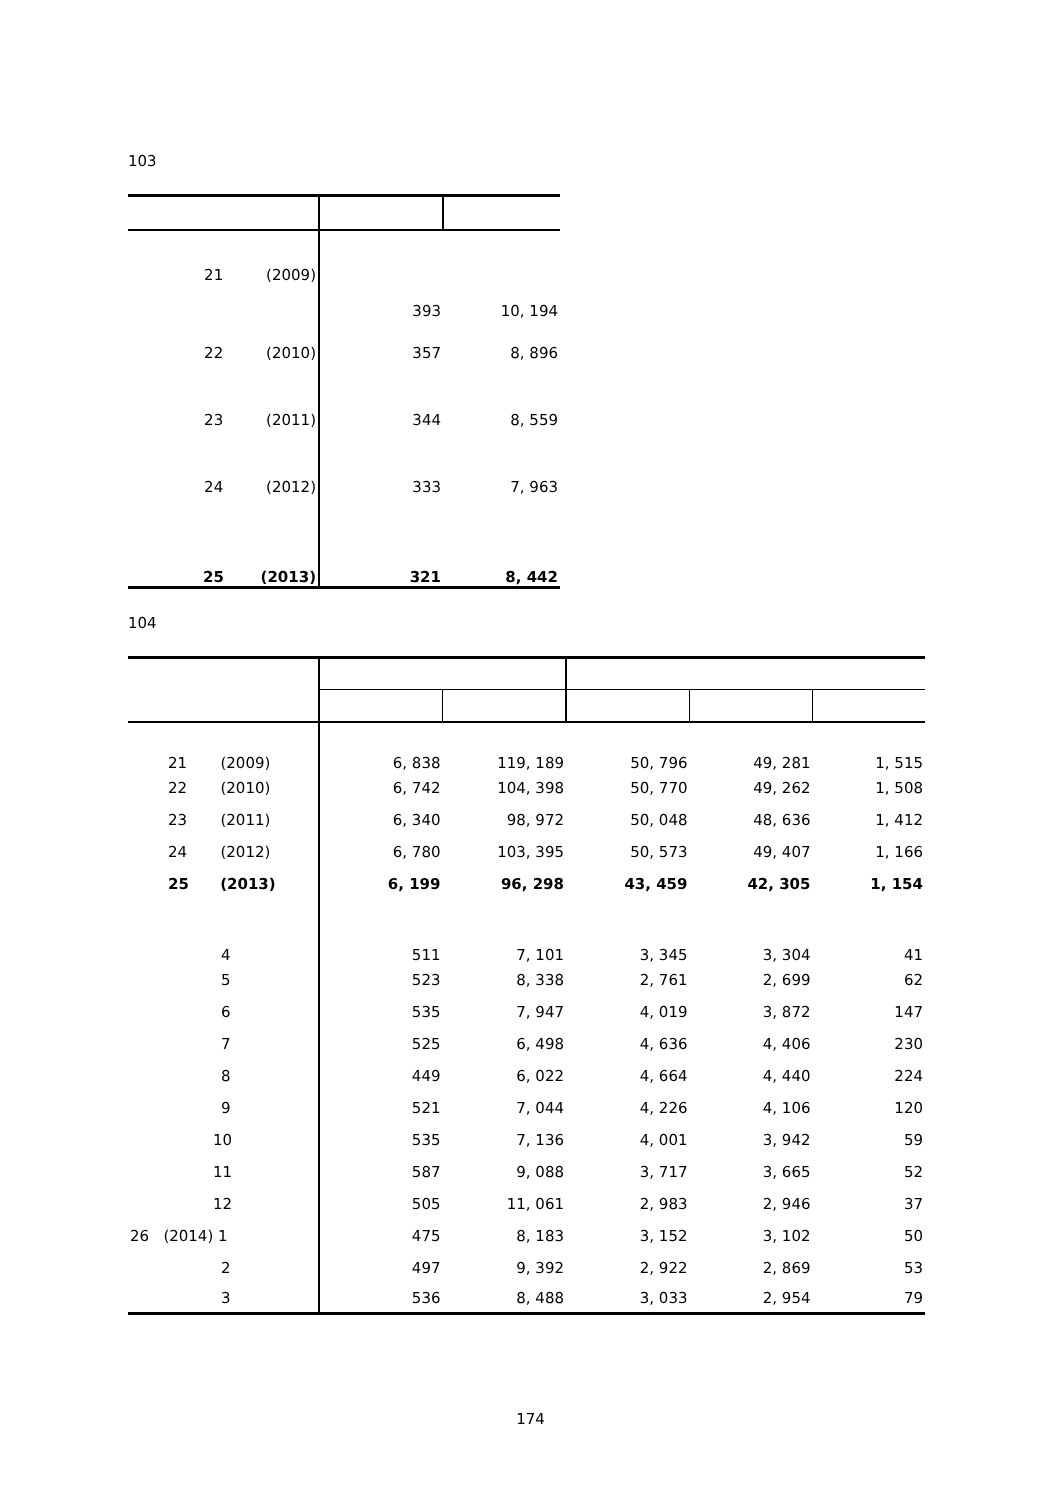103
| 21 (2009) | 393 | 10, 194 |
| 22 (2010) | 357 | 8, 896 |
| 23 (2011) | 344 | 8, 559 |
| 24 (2012) | 333 | 7, 963 |
| 25 (2013) | 321 | 8, 442 |
104
| 21 (2009) | 6, 838 | 119, 189 | 50, 796 | 49, 281 | 1, 515 |
| 22 (2010) | 6, 742 | 104, 398 | 50, 770 | 49, 262 | 1, 508 |
| 23 (2011) | 6, 340 | 98, 972 | 50, 048 | 48, 636 | 1, 412 |
| 24 (2012) | 6, 780 | 103, 395 | 50, 573 | 49, 407 | 1, 166 |
| 25 (2013) | 6, 199 | 96, 298 | 43, 459 | 42, 305 | 1, 154 |
| 4 | 511 | 7, 101 | 3, 345 | 3, 304 | 41 |
| 5 | 523 | 8, 338 | 2, 761 | 2, 699 | 62 |
| 6 | 535 | 7, 947 | 4, 019 | 3, 872 | 147 |
| 7 | 525 | 6, 498 | 4, 636 | 4, 406 | 230 |
| 8 | 449 | 6, 022 | 4, 664 | 4, 440 | 224 |
| 9 | 521 | 7, 044 | 4, 226 | 4, 106 | 120 |
| 10 | 535 | 7, 136 | 4, 001 | 3, 942 | 59 |
| 11 | 587 | 9, 088 | 3, 717 | 3, 665 | 52 |
| 12 | 505 | 11, 061 | 2, 983 | 2, 946 | 37 |
| 26 (2014) 1 | 475 | 8, 183 | 3, 152 | 3, 102 | 50 |
| 2 | 497 | 9, 392 | 2, 922 | 2, 869 | 53 |
| 3 | 536 | 8, 488 | 3, 033 | 2, 954 | 79 |
174